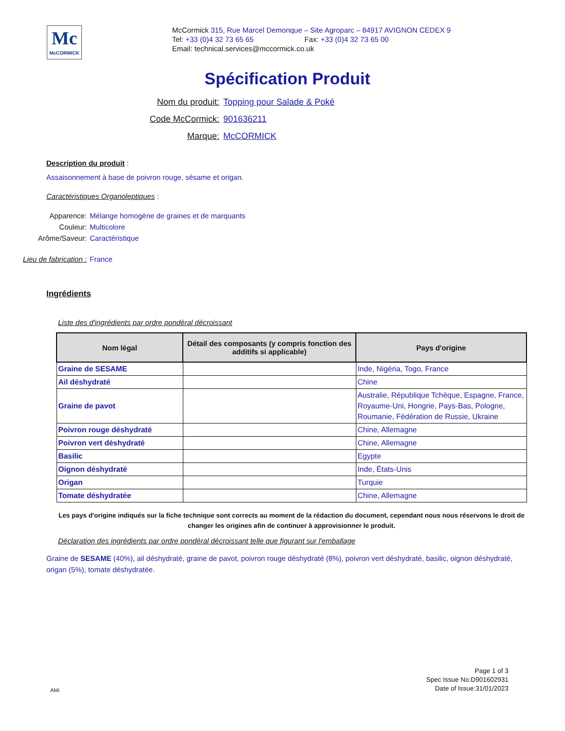Mc
McCORMICK
McCormick 315, Rue Marcel Demonque – Site Agroparc – 84917 AVIGNON CEDEX 9
Tel: +33 (0)4 32 73 65 65 Fax: +33 (0)4 32 73 65 00
Email: technical.services@mccormick.co.uk
Spécification Produit
Nom du produit: Topping pour Salade & Poké
Code McCormick: 901636211
Marque: McCORMICK
Description du produit :
Assaisonnement à base de poivron rouge, sésame et origan.
Caractéristiques Organoleptiques :
Apparence: Mélange homogène de graines et de marquants
Couleur: Multicolore
Arôme/Saveur: Caractéristique
Lieu de fabrication : France
Ingrédients
Liste des d'ingrédients par ordre pondéral décroissant
| Nom légal | Détail des composants (y compris fonction des additifs si applicable) | Pays d'origine |
| --- | --- | --- |
| Graine de SESAME | | Inde, Nigéria, Togo, France |
| Ail déshydraté | | Chine |
| Graine de pavot | | Australie, République Tchèque, Espagne, France, Royaume-Uni, Hongrie, Pays-Bas, Pologne, Roumanie, Fédération de Russie, Ukraine |
| Poivron rouge déshydraté | | Chine, Allemagne |
| Poivron vert déshydraté | | Chine, Allemagne |
| Basilic | | Egypte |
| Oignon déshydraté | | Inde, États-Unis |
| Origan | | Turquie |
| Tomate déshydratée | | Chine, Allemagne |
Les pays d'origine indiqués sur la fiche technique sont corrects au moment de la rédaction du document, cependant nous nous réservons le droit de changer les origines afin de continuer à approvisionner le produit.
Déclaration des ingrédients par ordre pondéral décroissant telle que figurant sur l'emballage
Graine de SESAME (40%), ail déshydraté, graine de pavot, poivron rouge déshydraté (8%), poivron vert déshydraté, basilic, oignon déshydraté, origan (5%), tomate déshydratée.
AMi
Page 1 of 3
Spec Issue No:D901602931
Date of Issue:31/01/2023